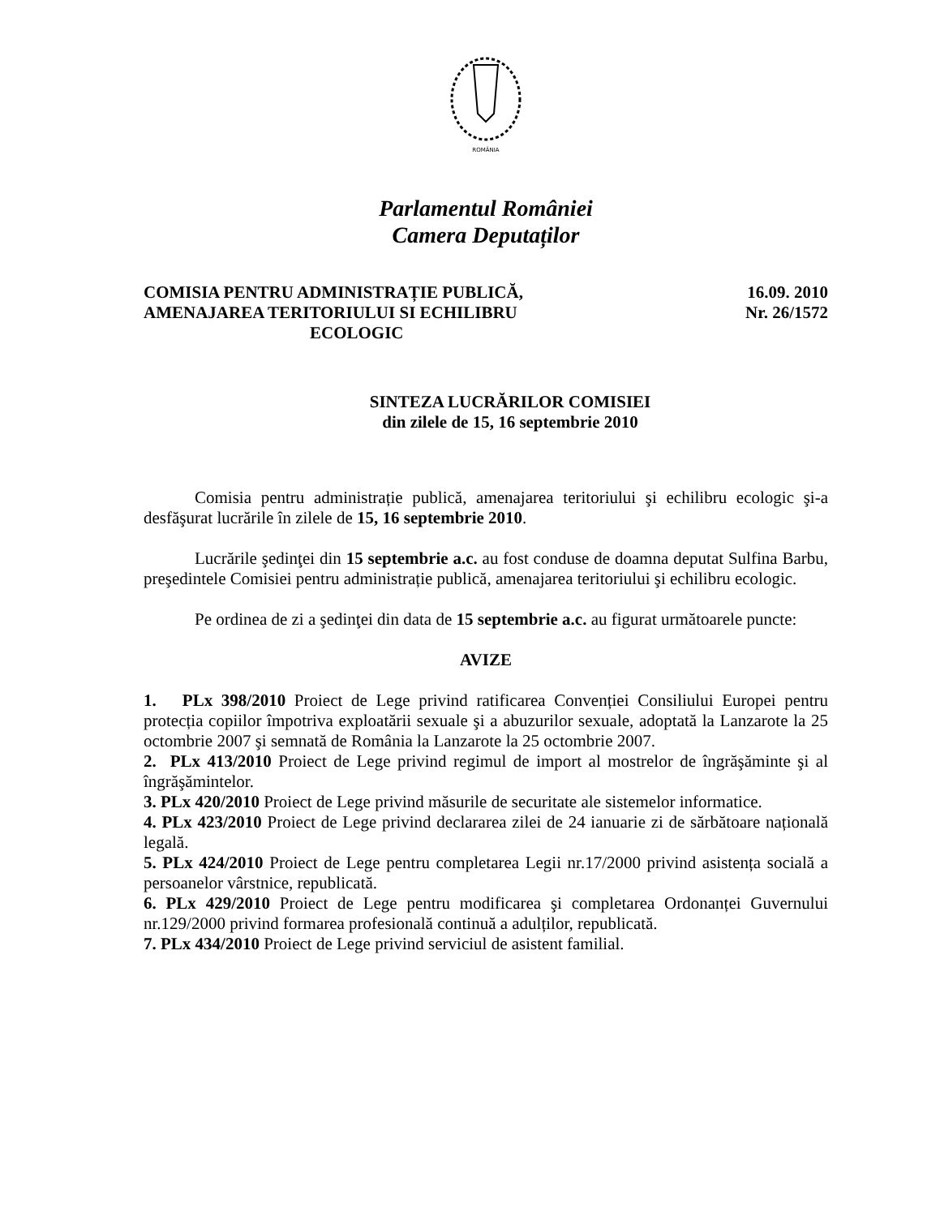ROMÂNIA
Parlamentul României
Camera Deputaților
COMISIA PENTRU ADMINISTRAȚIE PUBLICĂ,
AMENAJAREA TERITORIULUI SI ECHILIBRU
ECOLOGIC
16.09. 2010
Nr. 26/1572
SINTEZA LUCRĂRILOR COMISIEI
din zilele de 15, 16 septembrie 2010
Comisia pentru administrație publică, amenajarea teritoriului şi echilibru ecologic şi-a desfăşurat lucrările în zilele de 15, 16 septembrie 2010.
Lucrările şedinţei din 15 septembrie a.c. au fost conduse de doamna deputat Sulfina Barbu, preşedintele Comisiei pentru administrație publică, amenajarea teritoriului şi echilibru ecologic.
Pe ordinea de zi a şedinţei din data de 15 septembrie a.c. au figurat următoarele puncte:
AVIZE
1. PLx 398/2010 Proiect de Lege privind ratificarea Convenției Consiliului Europei pentru protecția copiilor împotriva exploatării sexuale şi a abuzurilor sexuale, adoptată la Lanzarote la 25 octombrie 2007 şi semnată de România la Lanzarote la 25 octombrie 2007.
2. PLx 413/2010 Proiect de Lege privind regimul de import al mostrelor de îngrăşăminte şi al îngrăşămintelor.
3. PLx 420/2010 Proiect de Lege privind măsurile de securitate ale sistemelor informatice.
4. PLx 423/2010 Proiect de Lege privind declararea zilei de 24 ianuarie zi de sărbătoare națională legală.
5. PLx 424/2010 Proiect de Lege pentru completarea Legii nr.17/2000 privind asistența socială a persoanelor vârstnice, republicată.
6. PLx 429/2010 Proiect de Lege pentru modificarea şi completarea Ordonanței Guvernului nr.129/2000 privind formarea profesională continuă a adulților, republicată.
7. PLx 434/2010 Proiect de Lege privind serviciul de asistent familial.